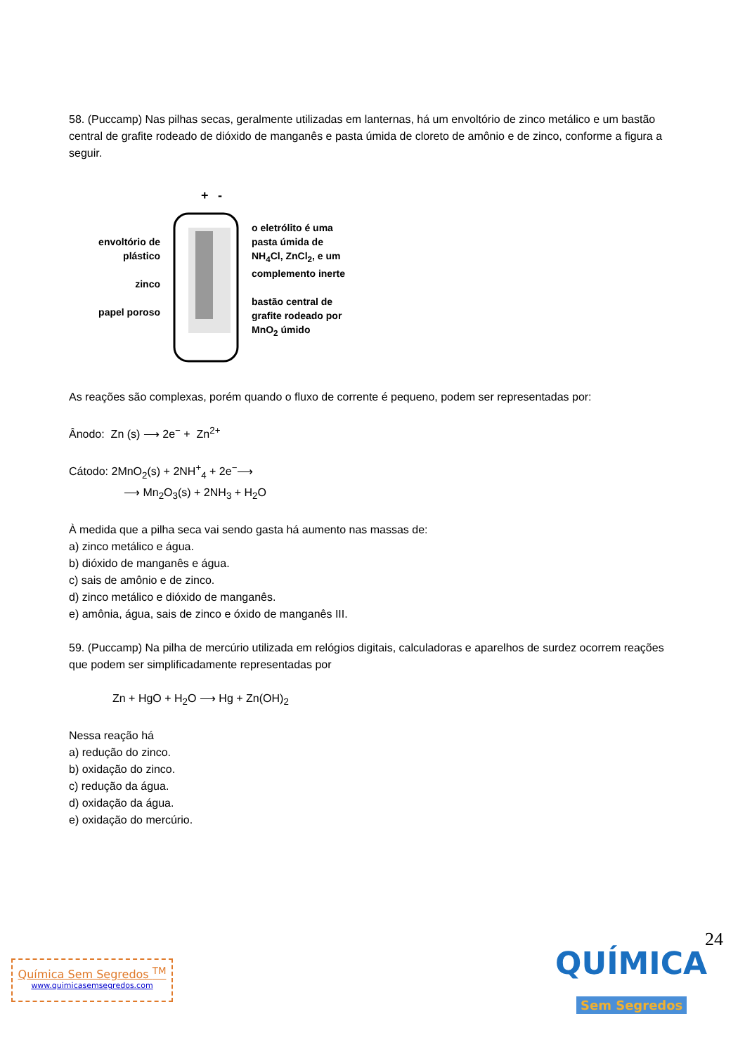58. (Puccamp) Nas pilhas secas, geralmente utilizadas em lanternas, há um envoltório de zinco metálico e um bastão central de grafite rodeado de dióxido de manganês e pasta úmida de cloreto de amônio e de zinco, conforme a figura a seguir.
envoltório de plástico
zinco
papel poroso
+
-
o eletrólito é uma pasta úmida de NH<sub>4</sub>Cl, ZnCl<sub>2</sub>, e um complemento inerte
bastão central de grafite rodeado por MnO<sub>2</sub> úmido
As reações são complexas, porém quando o fluxo de corrente é pequeno, podem ser representadas por:
Ânodo: Zn (s) ⟶ 2e<sup>−</sup> + Zn<sup>2+</sup>
Cátodo: 2MnO<sub>2</sub>(s) + 2NH<sup>+</sup><sub>4</sub> + 2e<sup>−</sup>⟶
⟶ Mn<sub>2</sub>O<sub>3</sub>(s) + 2NH<sub>3</sub> + H<sub>2</sub>O
À medida que a pilha seca vai sendo gasta há aumento nas massas de:
a) zinco metálico e água.
b) dióxido de manganês e água.
c) sais de amônio e de zinco.
d) zinco metálico e dióxido de manganês.
e) amônia, água, sais de zinco e óxido de manganês III.
59. (Puccamp) Na pilha de mercúrio utilizada em relógios digitais, calculadoras e aparelhos de surdez ocorrem reações que podem ser simplificadamente representadas por
Zn + HgO + H<sub>2</sub>O ⟶ Hg + Zn(OH)<sub>2</sub>
Nessa reação há
a) redução do zinco.
b) oxidação do zinco.
c) redução da água.
d) oxidação da água.
e) oxidação do mercúrio.
24
Química Sem Segredos <sup>TM</sup>
www.quimicasemsegredos.com
QUÍMICA
Sem Segredos